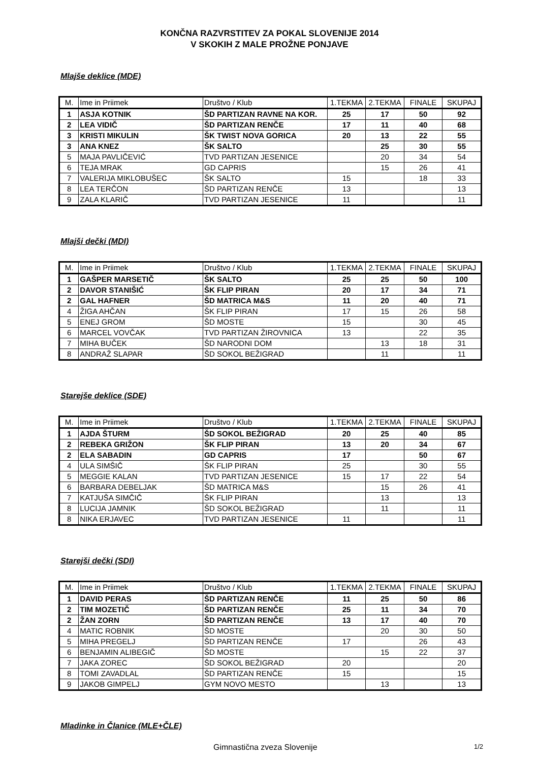KONČNA RAZVRSTITEV ZA POKAL SLOVENIJE 2014
V SKOKIH Z MALE PROŽNE PONJAVE
Mlajše deklice (MDE)
| M. | Ime in Priimek | Društvo / Klub | 1.TEKMA | 2.TEKMA | FINALE | SKUPAJ |
| 1 | ASJA KOTNIK | ŠD PARTIZAN RAVNE NA KOR. | 25 | 17 | 50 | 92 |
| 2 | LEA VIDIČ | ŠD PARTIZAN RENČE | 17 | 11 | 40 | 68 |
| 3 | KRISTI MIKULIN | ŠK TWIST NOVA GORICA | 20 | 13 | 22 | 55 |
| 3 | ANA KNEZ | ŠK SALTO | | 25 | 30 | 55 |
| 5 | MAJA PAVLIČEVIĆ | TVD PARTIZAN JESENICE | | 20 | 34 | 54 |
| 6 | TEJA MRAK | GD CAPRIS | | 15 | 26 | 41 |
| 7 | VALERIJA MIKLOBUŠEC | ŠK SALTO | 15 | | 18 | 33 |
| 8 | LEA TERČON | ŠD PARTIZAN RENČE | 13 | | | 13 |
| 9 | ZALA KLARIČ | TVD PARTIZAN JESENICE | 11 | | | 11 |
Mlajši dečki (MDI)
| M. | Ime in Priimek | Društvo / Klub | 1.TEKMA | 2.TEKMA | FINALE | SKUPAJ |
| 1 | GAŠPER MARSETIČ | ŠK SALTO | 25 | 25 | 50 | 100 |
| 2 | DAVOR STANIŠIĆ | ŠK FLIP PIRAN | 20 | 17 | 34 | 71 |
| 2 | GAL HAFNER | ŠD MATRICA M&S | 11 | 20 | 40 | 71 |
| 4 | ŽIGA AHČAN | ŠK FLIP PIRAN | 17 | 15 | 26 | 58 |
| 5 | ENEJ GROM | ŠD MOSTE | 15 | | 30 | 45 |
| 6 | MARCEL VOVČAK | TVD PARTIZAN ŽIROVNICA | 13 | | 22 | 35 |
| 7 | MIHA BUČEK | ŠD NARODNI DOM | | 13 | 18 | 31 |
| 8 | ANDRAŽ SLAPAR | ŠD SOKOL BEŽIGRAD | | 11 | | 11 |
Starejše deklice (SDE)
| M. | Ime in Priimek | Društvo / Klub | 1.TEKMA | 2.TEKMA | FINALE | SKUPAJ |
| 1 | AJDA ŠTURM | ŠD SOKOL BEŽIGRAD | 20 | 25 | 40 | 85 |
| 2 | REBEKA GRIŽON | ŠK FLIP PIRAN | 13 | 20 | 34 | 67 |
| 2 | ELA SABADIN | GD CAPRIS | 17 | | 50 | 67 |
| 4 | ULA SIMŠIČ | ŠK FLIP PIRAN | 25 | | 30 | 55 |
| 5 | MEGGIE KALAN | TVD PARTIZAN JESENICE | 15 | 17 | 22 | 54 |
| 6 | BARBARA DEBELJAK | ŠD MATRICA M&S | | 15 | 26 | 41 |
| 7 | KATJUŠA SIMČIČ | ŠK FLIP PIRAN | | 13 | | 13 |
| 8 | LUCIJA JAMNIK | ŠD SOKOL BEŽIGRAD | | 11 | | 11 |
| 8 | NIKA ERJAVEC | TVD PARTIZAN JESENICE | 11 | | | 11 |
Starejši dečki (SDI)
| M. | Ime in Priimek | Društvo / Klub | 1.TEKMA | 2.TEKMA | FINALE | SKUPAJ |
| 1 | DAVID PERAS | ŠD PARTIZAN RENČE | 11 | 25 | 50 | 86 |
| 2 | TIM MOZETIČ | ŠD PARTIZAN RENČE | 25 | 11 | 34 | 70 |
| 2 | ŽAN ZORN | ŠD PARTIZAN RENČE | 13 | 17 | 40 | 70 |
| 4 | MATIC ROBNIK | ŠD MOSTE | | 20 | 30 | 50 |
| 5 | MIHA PREGELJ | ŠD PARTIZAN RENČE | 17 | | 26 | 43 |
| 6 | BENJAMIN ALIBEGIČ | ŠD MOSTE | | 15 | 22 | 37 |
| 7 | JAKA ZOREC | ŠD SOKOL BEŽIGRAD | 20 | | | 20 |
| 8 | TOMI ZAVADLAL | ŠD PARTIZAN RENČE | 15 | | | 15 |
| 9 | JAKOB GIMPELJ | GYM NOVO MESTO | | 13 | | 13 |
Mladinke in Članice (MLE+ČLE)
Gimnastična zveza Slovenije 1/2